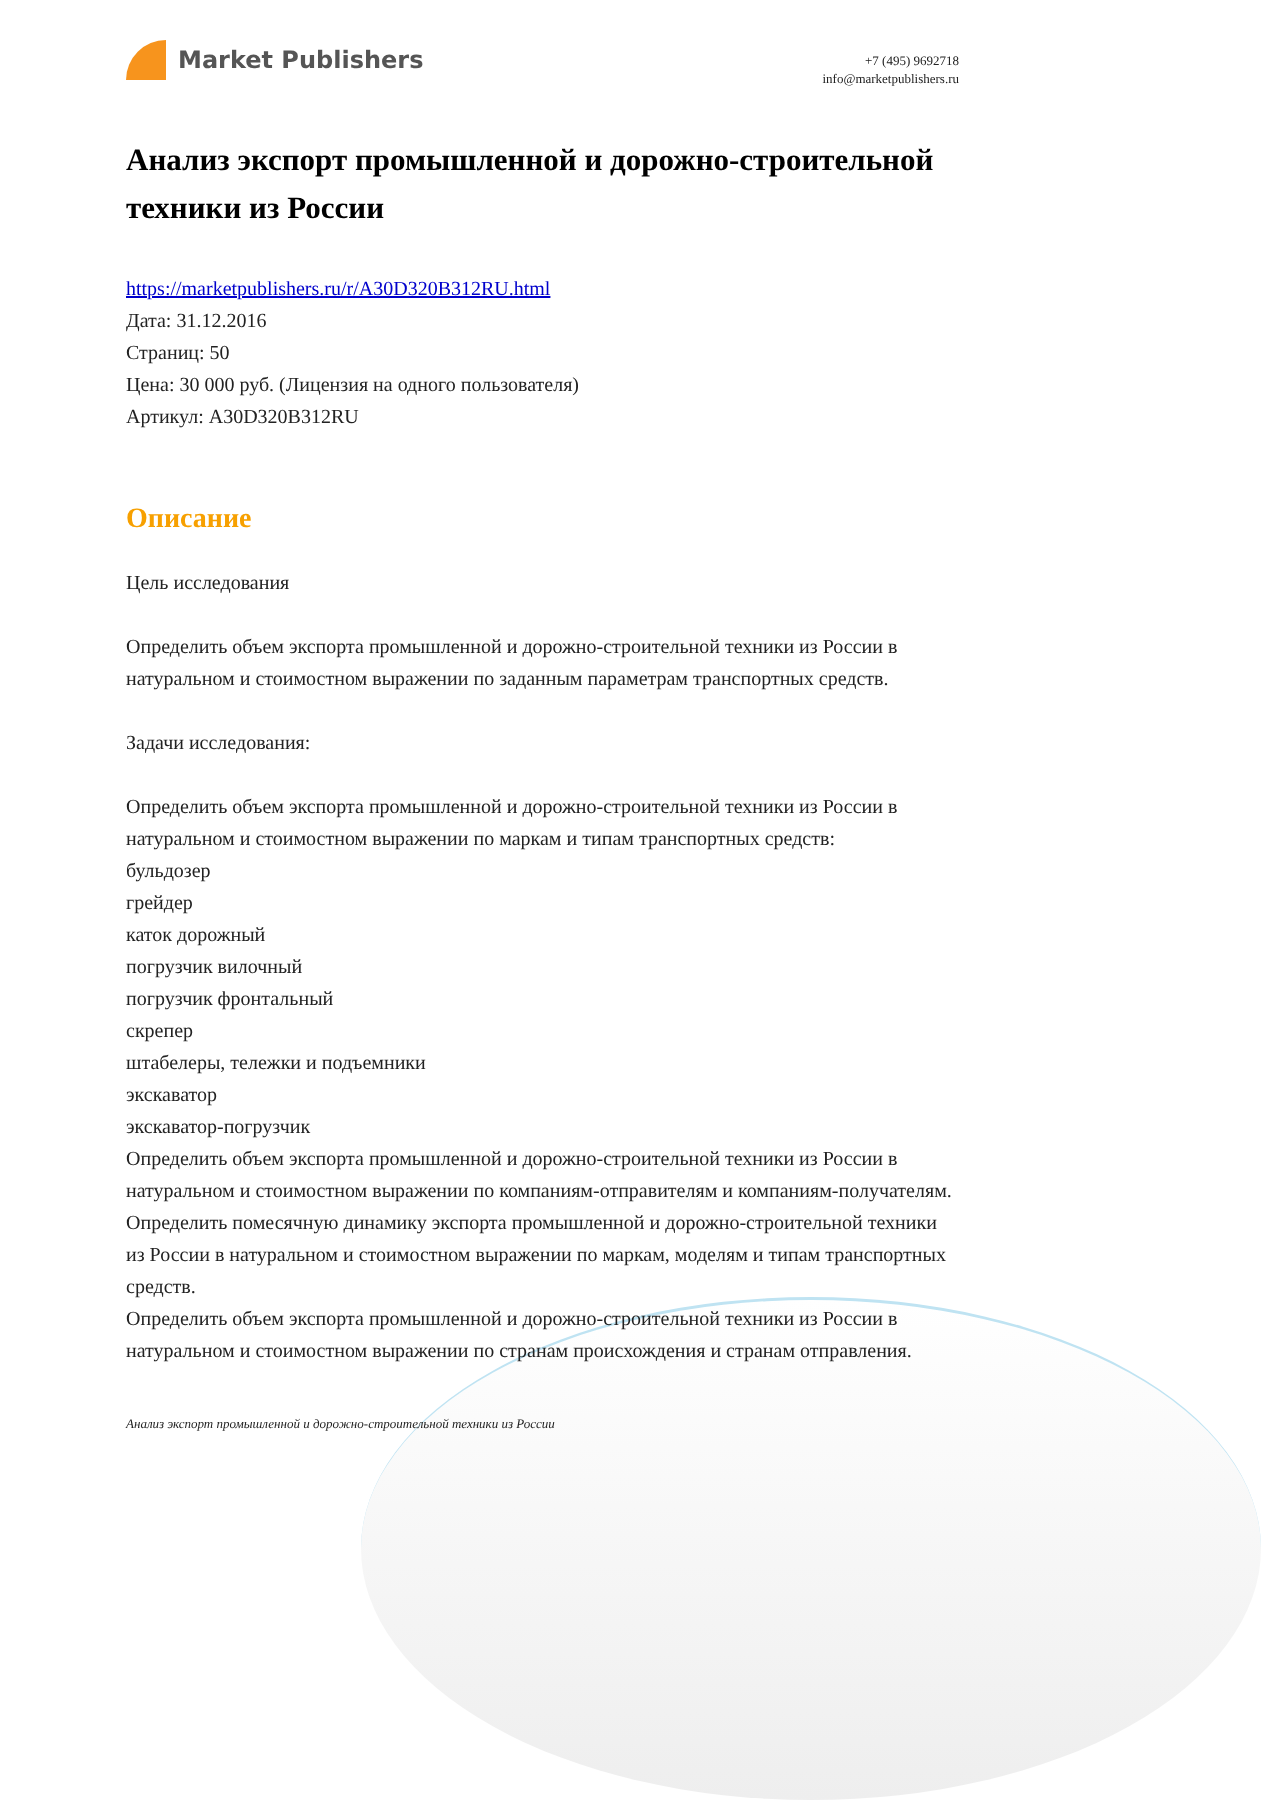Market Publishers
+7 (495) 9692718
info@marketpublishers.ru
Анализ экспорт промышленной и дорожно-строительной техники из России
https://marketpublishers.ru/r/A30D320B312RU.html
Дата: 31.12.2016
Страниц: 50
Цена: 30 000 руб. (Лицензия на одного пользователя)
Артикул: A30D320B312RU
Описание
Цель исследования
Определить объем экспорта промышленной и дорожно-строительной техники из России в натуральном и стоимостном выражении по заданным параметрам транспортных средств.
Задачи исследования:
Определить объем экспорта промышленной и дорожно-строительной техники из России в натуральном и стоимостном выражении по маркам и типам транспортных средств:
бульдозер
грейдер
каток дорожный
погрузчик вилочный
погрузчик фронтальный
скрепер
штабелеры, тележки и подъемники
экскаватор
экскаватор-погрузчик
Определить объем экспорта промышленной и дорожно-строительной техники из России в натуральном и стоимостном выражении по компаниям-отправителям и компаниям-получателям.
Определить помесячную динамику экспорта промышленной и дорожно-строительной техники из России в натуральном и стоимостном выражении по маркам, моделям и типам транспортных средств.
Определить объем экспорта промышленной и дорожно-строительной техники из России в натуральном и стоимостном выражении по странам происхождения и странам отправления.
Анализ экспорт промышленной и дорожно-строительной техники из России